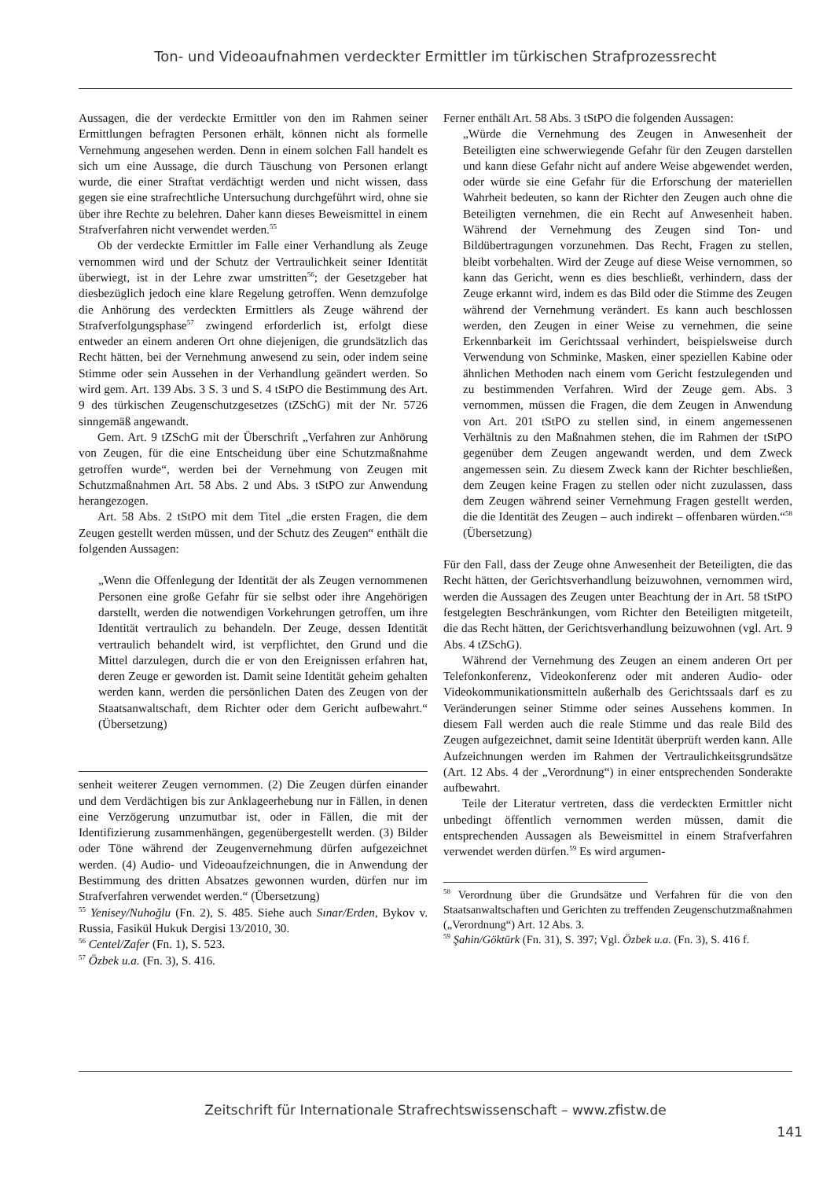Ton- und Videoaufnahmen verdeckter Ermittler im türkischen Strafprozessrecht
Aussagen, die der verdeckte Ermittler von den im Rahmen seiner Ermittlungen befragten Personen erhält, können nicht als formelle Vernehmung angesehen werden. Denn in einem solchen Fall handelt es sich um eine Aussage, die durch Täuschung von Personen erlangt wurde, die einer Straftat verdächtigt werden und nicht wissen, dass gegen sie eine strafrechtliche Untersuchung durchgeführt wird, ohne sie über ihre Rechte zu belehren. Daher kann dieses Beweismittel in einem Strafverfahren nicht verwendet werden.<sup>55</sup>
Ob der verdeckte Ermittler im Falle einer Verhandlung als Zeuge vernommen wird und der Schutz der Vertraulichkeit seiner Identität überwiegt, ist in der Lehre zwar umstritten<sup>56</sup>; der Gesetzgeber hat diesbezüglich jedoch eine klare Regelung getroffen. Wenn demzufolge die Anhörung des verdeckten Ermittlers als Zeuge während der Strafverfolgungsphase<sup>57</sup> zwingend erforderlich ist, erfolgt diese entweder an einem anderen Ort ohne diejenigen, die grundsätzlich das Recht hätten, bei der Vernehmung anwesend zu sein, oder indem seine Stimme oder sein Aussehen in der Verhandlung geändert werden. So wird gem. Art. 139 Abs. 3 S. 3 und S. 4 tStPO die Bestimmung des Art. 9 des türkischen Zeugenschutzgesetzes (tZSchG) mit der Nr. 5726 sinngemäß angewandt.
Gem. Art. 9 tZSchG mit der Überschrift „Verfahren zur Anhörung von Zeugen, für die eine Entscheidung über eine Schutzmaßnahme getroffen wurde“, werden bei der Vernehmung von Zeugen mit Schutzmaßnahmen Art. 58 Abs. 2 und Abs. 3 tStPO zur Anwendung herangezogen.
Art. 58 Abs. 2 tStPO mit dem Titel „die ersten Fragen, die dem Zeugen gestellt werden müssen, und der Schutz des Zeugen“ enthält die folgenden Aussagen:
„Wenn die Offenlegung der Identität der als Zeugen vernommenen Personen eine große Gefahr für sie selbst oder ihre Angehörigen darstellt, werden die notwendigen Vorkehrungen getroffen, um ihre Identität vertraulich zu behandeln. Der Zeuge, dessen Identität vertraulich behandelt wird, ist verpflichtet, den Grund und die Mittel darzulegen, durch die er von den Ereignissen erfahren hat, deren Zeuge er geworden ist. Damit seine Identität geheim gehalten werden kann, werden die persönlichen Daten des Zeugen von der Staatsanwaltschaft, dem Richter oder dem Gericht aufbewahrt.“ (Übersetzung)
senheit weiterer Zeugen vernommen. (2) Die Zeugen dürfen einander und dem Verdächtigen bis zur Anklageerhebung nur in Fällen, in denen eine Verzögerung unzumutbar ist, oder in Fällen, die mit der Identifizierung zusammenhängen, gegenübergestellt werden. (3) Bilder oder Töne während der Zeugenvernehmung dürfen aufgezeichnet werden. (4) Audio- und Videoaufzeichnungen, die in Anwendung der Bestimmung des dritten Absatzes gewonnen wurden, dürfen nur im Strafverfahren verwendet werden.“ (Übersetzung)
<sup>55</sup> Yenisey/Nuhoğlu (Fn. 2), S. 485. Siehe auch Sınar/Erden, Bykov v. Russia, Fasikül Hukuk Dergisi 13/2010, 30.
<sup>56</sup> Centel/Zafer (Fn. 1), S. 523.
<sup>57</sup> Özbek u.a. (Fn. 3), S. 416.
Ferner enthält Art. 58 Abs. 3 tStPO die folgenden Aussagen:
„Würde die Vernehmung des Zeugen in Anwesenheit der Beteiligten eine schwerwiegende Gefahr für den Zeugen darstellen und kann diese Gefahr nicht auf andere Weise abgewendet werden, oder würde sie eine Gefahr für die Erforschung der materiellen Wahrheit bedeuten, so kann der Richter den Zeugen auch ohne die Beteiligten vernehmen, die ein Recht auf Anwesenheit haben. Während der Vernehmung des Zeugen sind Ton- und Bildübertragungen vorzunehmen. Das Recht, Fragen zu stellen, bleibt vorbehalten. Wird der Zeuge auf diese Weise vernommen, so kann das Gericht, wenn es dies beschließt, verhindern, dass der Zeuge erkannt wird, indem es das Bild oder die Stimme des Zeugen während der Vernehmung verändert. Es kann auch beschlossen werden, den Zeugen in einer Weise zu vernehmen, die seine Erkennbarkeit im Gerichtssaal verhindert, beispielsweise durch Verwendung von Schminke, Masken, einer speziellen Kabine oder ähnlichen Methoden nach einem vom Gericht festzulegenden und zu bestimmenden Verfahren. Wird der Zeuge gem. Abs. 3 vernommen, müssen die Fragen, die dem Zeugen in Anwendung von Art. 201 tStPO zu stellen sind, in einem angemessenen Verhältnis zu den Maßnahmen stehen, die im Rahmen der tStPO gegenüber dem Zeugen angewandt werden, und dem Zweck angemessen sein. Zu diesem Zweck kann der Richter beschließen, dem Zeugen keine Fragen zu stellen oder nicht zuzulassen, dass dem Zeugen während seiner Vernehmung Fragen gestellt werden, die die Identität des Zeugen – auch indirekt – offenbaren würden.“<sup>58</sup> (Übersetzung)
Für den Fall, dass der Zeuge ohne Anwesenheit der Beteiligten, die das Recht hätten, der Gerichtsverhandlung beizuwohnen, vernommen wird, werden die Aussagen des Zeugen unter Beachtung der in Art. 58 tStPO festgelegten Beschränkungen, vom Richter den Beteiligten mitgeteilt, die das Recht hätten, der Gerichtsverhandlung beizuwohnen (vgl. Art. 9 Abs. 4 tZSchG).
Während der Vernehmung des Zeugen an einem anderen Ort per Telefonkonferenz, Videokonferenz oder mit anderen Audio- oder Videokommunikationsmitteln außerhalb des Gerichtssaals darf es zu Veränderungen seiner Stimme oder seines Aussehens kommen. In diesem Fall werden auch die reale Stimme und das reale Bild des Zeugen aufgezeichnet, damit seine Identität überprüft werden kann. Alle Aufzeichnungen werden im Rahmen der Vertraulichkeitsgrundsätze (Art. 12 Abs. 4 der „Verordnung“) in einer entsprechenden Sonderakte aufbewahrt.
Teile der Literatur vertreten, dass die verdeckten Ermittler nicht unbedingt öffentlich vernommen werden müssen, damit die entsprechenden Aussagen als Beweismittel in einem Strafverfahren verwendet werden dürfen.<sup>59</sup> Es wird argumen-
<sup>58</sup> Verordnung über die Grundsätze und Verfahren für die von den Staatsanwaltschaften und Gerichten zu treffenden Zeugenschutzmaßnahmen („Verordnung“) Art. 12 Abs. 3.
<sup>59</sup> Şahin/Göktürk (Fn. 31), S. 397; Vgl. Özbek u.a. (Fn. 3), S. 416 f.
Zeitschrift für Internationale Strafrechtswissenschaft – www.zfistw.de
141